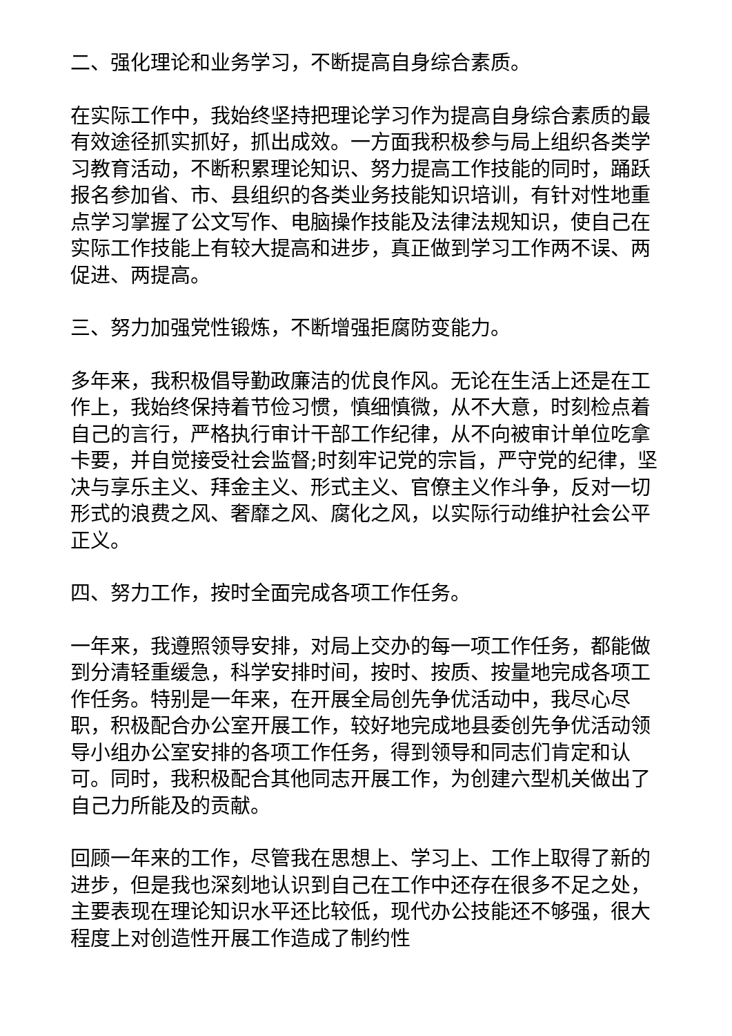二、强化理论和业务学习，不断提高自身综合素质。
在实际工作中，我始终坚持把理论学习作为提高自身综合素质的最有效途径抓实抓好，抓出成效。一方面我积极参与局上组织各类学习教育活动，不断积累理论知识、努力提高工作技能的同时，踊跃报名参加省、市、县组织的各类业务技能知识培训，有针对性地重点学习掌握了公文写作、电脑操作技能及法律法规知识，使自己在实际工作技能上有较大提高和进步，真正做到学习工作两不误、两促进、两提高。
三、努力加强党性锻炼，不断增强拒腐防变能力。
多年来，我积极倡导勤政廉洁的优良作风。无论在生活上还是在工作上，我始终保持着节俭习惯，慎细慎微，从不大意，时刻检点着自己的言行，严格执行审计干部工作纪律，从不向被审计单位吃拿卡要，并自觉接受社会监督;时刻牢记党的宗旨，严守党的纪律，坚决与享乐主义、拜金主义、形式主义、官僚主义作斗争，反对一切形式的浪费之风、奢靡之风、腐化之风，以实际行动维护社会公平正义。
四、努力工作，按时全面完成各项工作任务。
一年来，我遵照领导安排，对局上交办的每一项工作任务，都能做到分清轻重缓急，科学安排时间，按时、按质、按量地完成各项工作任务。特别是一年来，在开展全局创先争优活动中，我尽心尽职，积极配合办公室开展工作，较好地完成地县委创先争优活动领导小组办公室安排的各项工作任务，得到领导和同志们肯定和认可。同时，我积极配合其他同志开展工作，为创建六型机关做出了自己力所能及的贡献。
回顾一年来的工作，尽管我在思想上、学习上、工作上取得了新的进步，但是我也深刻地认识到自己在工作中还存在很多不足之处，主要表现在理论知识水平还比较低，现代办公技能还不够强，很大程度上对创造性开展工作造成了制约性